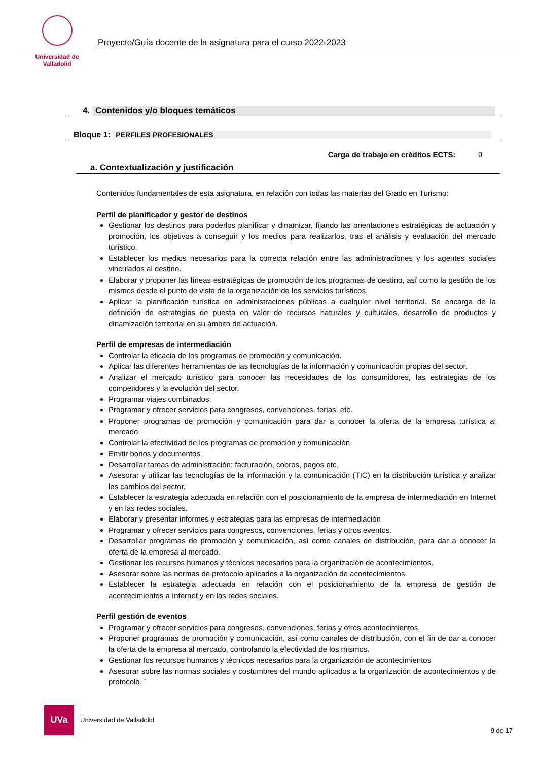Universidad de Valladolid
Proyecto/Guía docente de la asignatura para el curso 2022-2023
4. Contenidos y/o bloques temáticos
Bloque 1: PERFILES PROFESIONALES
Carga de trabajo en créditos ECTS: 9
a. Contextualización y justificación
Contenidos fundamentales de esta asignatura, en relación con todas las materias del Grado en Turismo:
Perfil de planificador y gestor de destinos
Gestionar los destinos para poderlos planificar y dinamizar, fijando las orientaciones estratégicas de actuación y promoción, los objetivos a conseguir y los medios para realizarlos, tras el análisis y evaluación del mercado turístico.
Establecer los medios necesarios para la correcta relación entre las administraciones y los agentes sociales vinculados al destino.
Elaborar y proponer las líneas estratégicas de promoción de los programas de destino, así como la gestión de los mismos desde el punto de vista de la organización de los servicios turísticos.
Aplicar la planificación turística en administraciones públicas a cualquier nivel territorial. Se encarga de la definición de estrategias de puesta en valor de recursos naturales y culturales, desarrollo de productos y dinamización territorial en su ámbito de actuación.
Perfil de empresas de intermediación
Controlar la eficacia de los programas de promoción y comunicación.
Aplicar las diferentes herramientas de las tecnologías de la información y comunicación propias del sector.
Analizar el mercado turístico para conocer las necesidades de los consumidores, las estrategias de los competidores y la evolución del sector.
Programar viajes combinados.
Programar y ofrecer servicios para congresos, convenciones, ferias, etc.
Proponer programas de promoción y comunicación para dar a conocer la oferta de la empresa turística al mercado.
Controlar la efectividad de los programas de promoción y comunicación
Emitir bonos y documentos.
Desarrollar tareas de administración: facturación, cobros, pagos etc.
Asesorar y utilizar las tecnologías de la información y la comunicación (TIC) en la distribución turística y analizar los cambios del sector.
Establecer la estrategia adecuada en relación con el posicionamiento de la empresa de intermediación en Internet y en las redes sociales.
Elaborar y presentar informes y estrategias para las empresas de intermediación
Programar y ofrecer servicios para congresos, convenciones, ferias y otros eventos.
Desarrollar programas de promoción y comunicación, así como canales de distribución, para dar a conocer la oferta de la empresa al mercado.
Gestionar los recursos humanos y técnicos necesarios para la organización de acontecimientos.
Asesorar sobre las normas de protocolo aplicados a la organización de acontecimientos.
Establecer la estrategia adecuada en relación con el posicionamiento de la empresa de gestión de acontecimientos a Internet y en las redes sociales.
Perfil gestión de eventos
Programar y ofrecer servicios para congresos, convenciones, ferias y otros acontecimientos.
Proponer programas de promoción y comunicación, así como canales de distribución, con el fin de dar a conocer la oferta de la empresa al mercado, controlando la efectividad de los mismos.
Gestionar los recursos humanos y técnicos necesarios para la organización de acontecimientos
Asesorar sobre las normas sociales y costumbres del mundo aplicados a la organización de acontecimientos y de protocolo. ´
UVa
Universidad de Valladolid
9 de 17